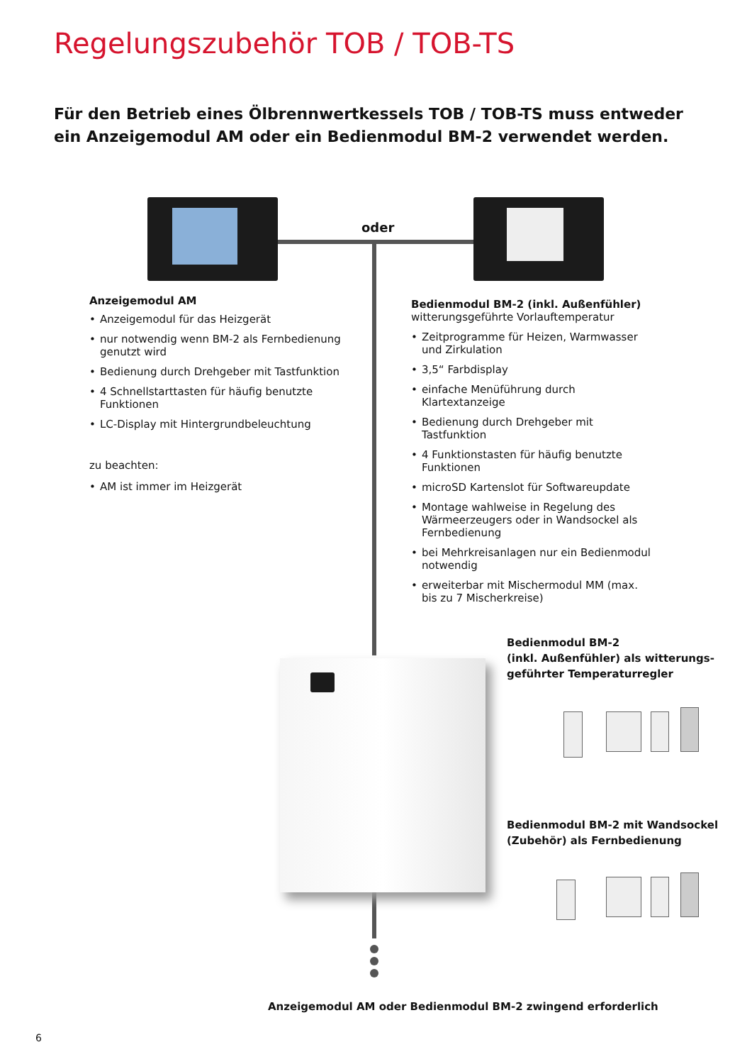Regelungszubehör TOB / TOB-TS
Für den Betrieb eines Ölbrennwertkessels TOB / TOB-TS muss entweder ein Anzeigemodul AM oder ein Bedienmodul BM-2 verwendet werden.
oder
Anzeigemodul AM
• Anzeigemodul für das Heizgerät
• nur notwendig wenn BM-2 als Fernbedienung genutzt wird
• Bedienung durch Drehgeber mit Tastfunktion
• 4 Schnellstarttasten für häufig benutzte Funktionen
• LC-Display mit Hintergrundbeleuchtung
zu beachten:
• AM ist immer im Heizgerät
Bedienmodul BM-2 (inkl. Außenfühler)
witterungsgeführte Vorlauftemperatur
• Zeitprogramme für Heizen, Warmwasser und Zirkulation
• 3,5“ Farbdisplay
• einfache Menüführung durch Klartextanzeige
• Bedienung durch Drehgeber mit Tastfunktion
• 4 Funktionstasten für häufig benutzte Funktionen
• microSD Kartenslot für Softwareupdate
• Montage wahlweise in Regelung des Wärmeerzeugers oder in Wandsockel als Fernbedienung
• bei Mehrkreisanlagen nur ein Bedienmodul notwendig
• erweiterbar mit Mischermodul MM (max. bis zu 7 Mischerkreise)
Bedienmodul BM-2
(inkl. Außenfühler) als witterungs-
geführter Temperaturregler
Bedienmodul BM-2 mit Wandsockel
(Zubehör) als Fernbedienung
Anzeigemodul AM oder Bedienmodul BM-2 zwingend erforderlich
6